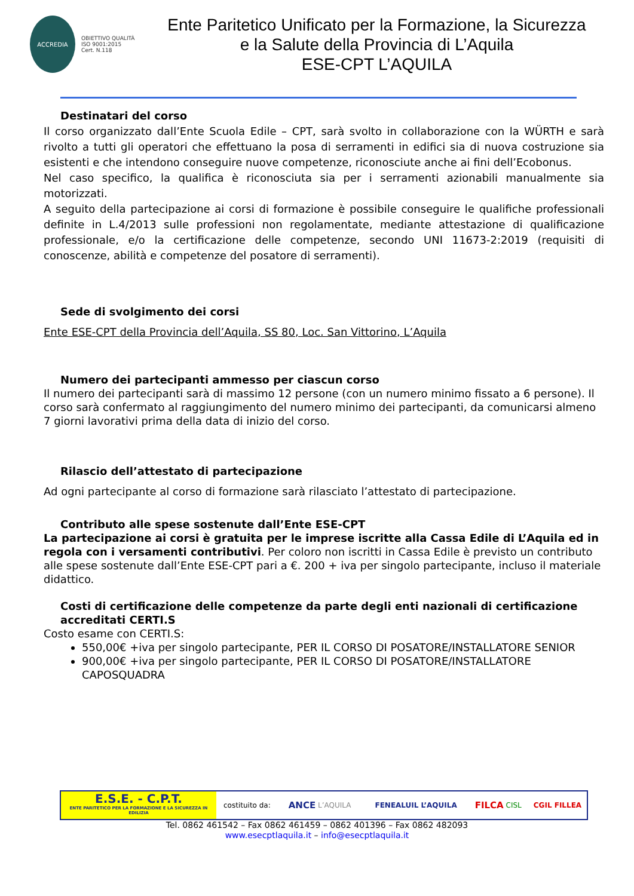ACCREDIA
OBIETTIVO QUALITÀ
ISO 9001:2015
Cert. N.118
Ente Paritetico Unificato per la Formazione, la Sicurezza
e la Salute della Provincia di L’Aquila
ESE-CPT L’AQUILA
Destinatari del corso
Il corso organizzato dall’Ente Scuola Edile – CPT, sarà svolto in collaborazione con la WÜRTH e sarà rivolto a tutti gli operatori che effettuano la posa di serramenti in edifici sia di nuova costruzione sia esistenti e che intendono conseguire nuove competenze, riconosciute anche ai fini dell’Ecobonus.
Nel caso specifico, la qualifica è riconosciuta sia per i serramenti azionabili manualmente sia motorizzati.
A seguito della partecipazione ai corsi di formazione è possibile conseguire le qualifiche professionali definite in L.4/2013 sulle professioni non regolamentate, mediante attestazione di qualificazione professionale, e/o la certificazione delle competenze, secondo UNI 11673-2:2019 (requisiti di conoscenze, abilità e competenze del posatore di serramenti).
Sede di svolgimento dei corsi
Ente ESE-CPT della Provincia dell’Aquila, SS 80, Loc. San Vittorino, L’Aquila
Numero dei partecipanti ammesso per ciascun corso
Il numero dei partecipanti sarà di massimo 12 persone (con un numero minimo fissato a 6 persone). Il corso sarà confermato al raggiungimento del numero minimo dei partecipanti, da comunicarsi almeno 7 giorni lavorativi prima della data di inizio del corso.
Rilascio dell’attestato di partecipazione
Ad ogni partecipante al corso di formazione sarà rilasciato l’attestato di partecipazione.
Contributo alle spese sostenute dall’Ente ESE-CPT
La partecipazione ai corsi è gratuita per le imprese iscritte alla Cassa Edile di L’Aquila ed in regola con i versamenti contributivi. Per coloro non iscritti in Cassa Edile è previsto un contributo alle spese sostenute dall’Ente ESE-CPT pari a €. 200 + iva per singolo partecipante, incluso il materiale didattico.
Costi di certificazione delle competenze da parte degli enti nazionali di certificazione accreditati CERTI.S
Costo esame con CERTI.S:
550,00€ +iva per singolo partecipante, PER IL CORSO DI POSATORE/INSTALLATORE SENIOR
900,00€ +iva per singolo partecipante, PER IL CORSO DI POSATORE/INSTALLATORE CAPOSQUADRA
E.S.E. - C.P.T.
ENTE PARITETICO PER LA FORMAZIONE E LA SICUREZZA IN EDILIZIA
costituito da: ANCE L’AQUILA FENEALUIL L’AQUILA FILCA CISL CGIL FILLEA
Tel. 0862 461542 – Fax 0862 461459 – 0862 401396 – Fax 0862 482093
www.esecptlaquila.it – info@esecptlaquila.it